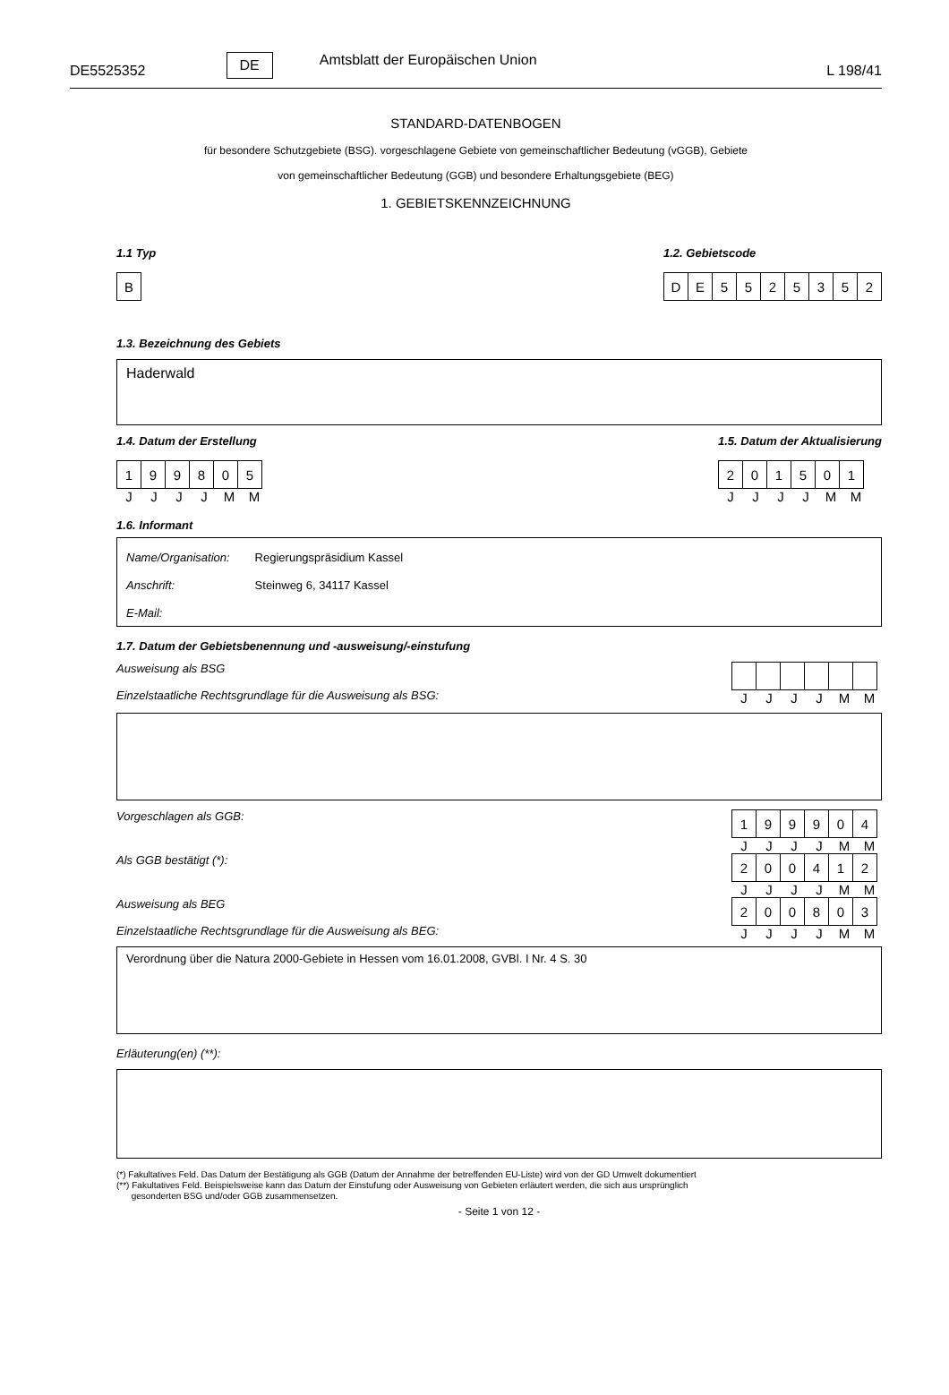DE5525352 DE Amtsblatt der Europäischen Union L 198/41
STANDARD-DATENBOGEN
für besondere Schutzgebiete (BSG). vorgeschlagene Gebiete von gemeinschaftlicher Bedeutung (vGGB), Gebiete
von gemeinschaftlicher Bedeutung (GGB) und besondere Erhaltungsgebiete (BEG)
1. GEBIETSKENNZEICHNUNG
1.1 Typ
| B |
1.2. Gebietscode
| D | E | 5 | 5 | 2 | 5 | 3 | 5 | 2 |
1.3. Bezeichnung des Gebiets
Haderwald
1.4. Datum der Erstellung
| 1 | 9 | 9 | 8 | 0 | 5 |
J J J J M M
1.5. Datum der Aktualisierung
| 2 | 0 | 1 | 5 | 0 | 1 |
J J J J M M
1.6. Informant
Name/Organisation: Regierungspräsidium Kassel
Anschrift: Steinweg 6, 34117 Kassel
E-Mail:
1.7. Datum der Gebietsbenennung und -ausweisung/-einstufung
Ausweisung als BSG
Einzelstaatliche Rechtsgrundlage für die Ausweisung als BSG:
J J J J M M
Vorgeschlagen als GGB:
| 1 | 9 | 9 | 9 | 0 | 4 |
J J J J M M
Als GGB bestätigt (*):
| 2 | 0 | 0 | 4 | 1 | 2 |
J J J J M M
Ausweisung als BEG
Einzelstaatliche Rechtsgrundlage für die Ausweisung als BEG:
| 2 | 0 | 0 | 8 | 0 | 3 |
J J J J M M
Verordnung über die Natura 2000-Gebiete in Hessen vom 16.01.2008, GVBl. I Nr. 4 S. 30
Erläuterung(en) (**):
(*) Fakultatives Feld. Das Datum der Bestätigung als GGB (Datum der Annahme der betreffenden EU-Liste) wird von der GD Umwelt dokumentiert
(**) Fakultatives Feld. Beispielsweise kann das Datum der Einstufung oder Ausweisung von Gebieten erläutert werden, die sich aus ursprünglich
gesonderten BSG und/oder GGB zusammensetzen.
- Seite 1 von 12 -